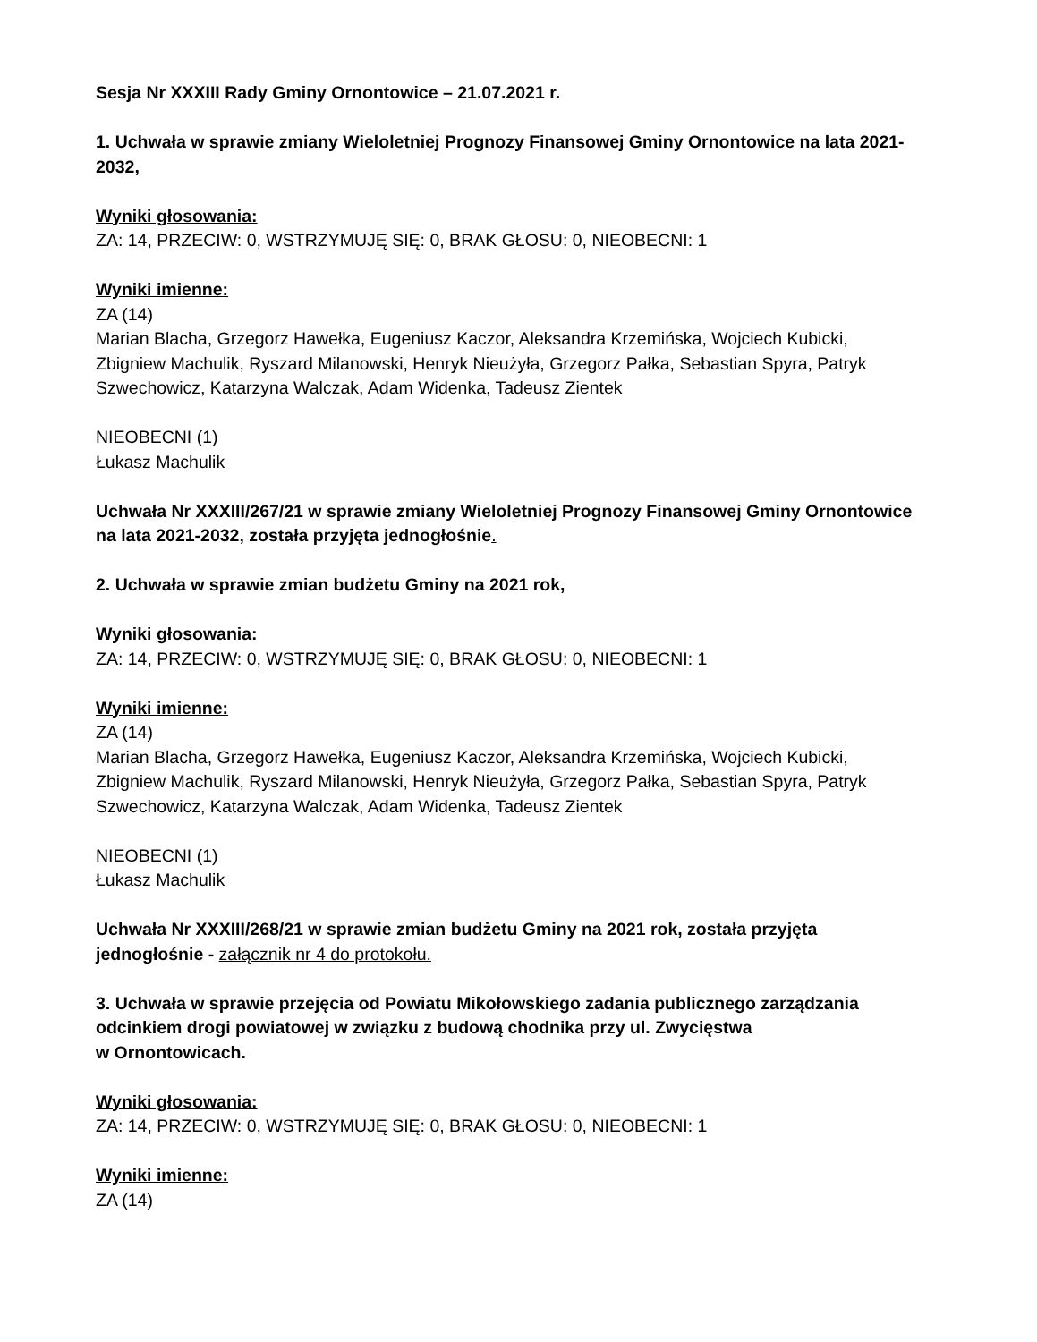Sesja Nr XXXIII Rady Gminy Ornontowice – 21.07.2021 r.
1. Uchwała w sprawie zmiany Wieloletniej Prognozy Finansowej Gminy Ornontowice na lata 2021-2032,
Wyniki głosowania:
ZA: 14, PRZECIW: 0, WSTRZYMUJĘ SIĘ: 0, BRAK GŁOSU: 0, NIEOBECNI: 1
Wyniki imienne:
ZA (14)
Marian Blacha, Grzegorz Hawełka, Eugeniusz Kaczor, Aleksandra Krzemińska, Wojciech Kubicki, Zbigniew Machulik, Ryszard Milanowski, Henryk Nieużyła, Grzegorz Pałka, Sebastian Spyra, Patryk Szwechowicz, Katarzyna Walczak, Adam Widenka, Tadeusz Zientek
NIEOBECNI (1)
Łukasz Machulik
Uchwała Nr XXXIII/267/21 w sprawie zmiany Wieloletniej Prognozy Finansowej Gminy Ornontowice na lata 2021-2032, została przyjęta jednogłośnie.
2. Uchwała w sprawie zmian budżetu Gminy na 2021 rok,
Wyniki głosowania:
ZA: 14, PRZECIW: 0, WSTRZYMUJĘ SIĘ: 0, BRAK GŁOSU: 0, NIEOBECNI: 1
Wyniki imienne:
ZA (14)
Marian Blacha, Grzegorz Hawełka, Eugeniusz Kaczor, Aleksandra Krzemińska, Wojciech Kubicki, Zbigniew Machulik, Ryszard Milanowski, Henryk Nieużyła, Grzegorz Pałka, Sebastian Spyra, Patryk Szwechowicz, Katarzyna Walczak, Adam Widenka, Tadeusz Zientek
NIEOBECNI (1)
Łukasz Machulik
Uchwała Nr XXXIII/268/21 w sprawie zmian budżetu Gminy na 2021 rok, została przyjęta jednogłośnie - załącznik nr 4 do protokołu.
3. Uchwała w sprawie przejęcia od Powiatu Mikołowskiego zadania publicznego zarządzania odcinkiem drogi powiatowej w związku z budową chodnika przy ul. Zwycięstwa
w Ornontowicach.
Wyniki głosowania:
ZA: 14, PRZECIW: 0, WSTRZYMUJĘ SIĘ: 0, BRAK GŁOSU: 0, NIEOBECNI: 1
Wyniki imienne:
ZA (14)